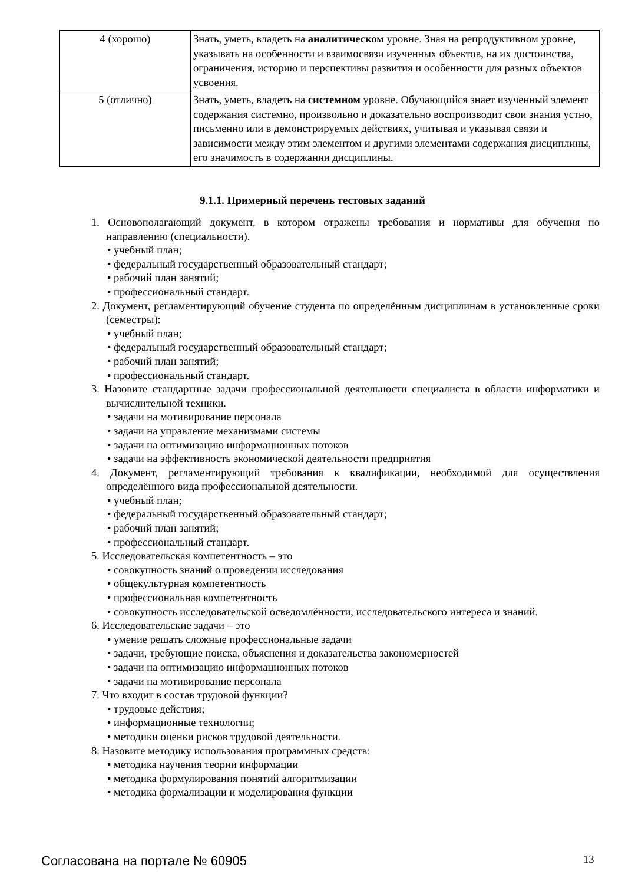| 4 (хорошо) | Знать, уметь, владеть на аналитическом уровне. Зная на репродуктивном уровне, указывать на особенности и взаимосвязи изученных объектов, на их достоинства, ограничения, историю и перспективы развития и особенности для разных объектов усвоения. |
| 5 (отлично) | Знать, уметь, владеть на системном уровне. Обучающийся знает изученный элемент содержания системно, произвольно и доказательно воспроизводит свои знания устно, письменно или в демонстрируемых действиях, учитывая и указывая связи и зависимости между этим элементом и другими элементами содержания дисциплины, его значимость в содержании дисциплины. |
9.1.1. Примерный перечень тестовых заданий
1. Основополагающий документ, в котором отражены требования и нормативы для обучения по направлению (специальности).
• учебный план;
• федеральный государственный образовательный стандарт;
• рабочий план занятий;
• профессиональный стандарт.
2. Документ, регламентирующий обучение студента по определённым дисциплинам в установленные сроки (семестры):
• учебный план;
• федеральный государственный образовательный стандарт;
• рабочий план занятий;
• профессиональный стандарт.
3. Назовите стандартные задачи профессиональной деятельности специалиста в области информатики и вычислительной техники.
• задачи на мотивирование персонала
• задачи на управление механизмами системы
• задачи на оптимизацию информационных потоков
• задачи на эффективность экономической деятельности предприятия
4. Документ, регламентирующий требования к квалификации, необходимой для осуществления определённого вида профессиональной деятельности.
• учебный план;
• федеральный государственный образовательный стандарт;
• рабочий план занятий;
• профессиональный стандарт.
5. Исследовательская компетентность – это
• совокупность знаний о проведении исследования
• общекультурная компетентность
• профессиональная компетентность
• совокупность исследовательской осведомлённости, исследовательского интереса и знаний.
6. Исследовательские задачи – это
• умение решать сложные профессиональные задачи
• задачи, требующие поиска, объяснения и доказательства закономерностей
• задачи на оптимизацию информационных потоков
• задачи на мотивирование персонала
7. Что входит в состав трудовой функции?
• трудовые действия;
• информационные технологии;
• методики оценки рисков трудовой деятельности.
8. Назовите методику использования программных средств:
• методика научения теории информации
• методика формулирования понятий алгоритмизации
• методика формализации и моделирования функции
Согласована на портале № 60905 13